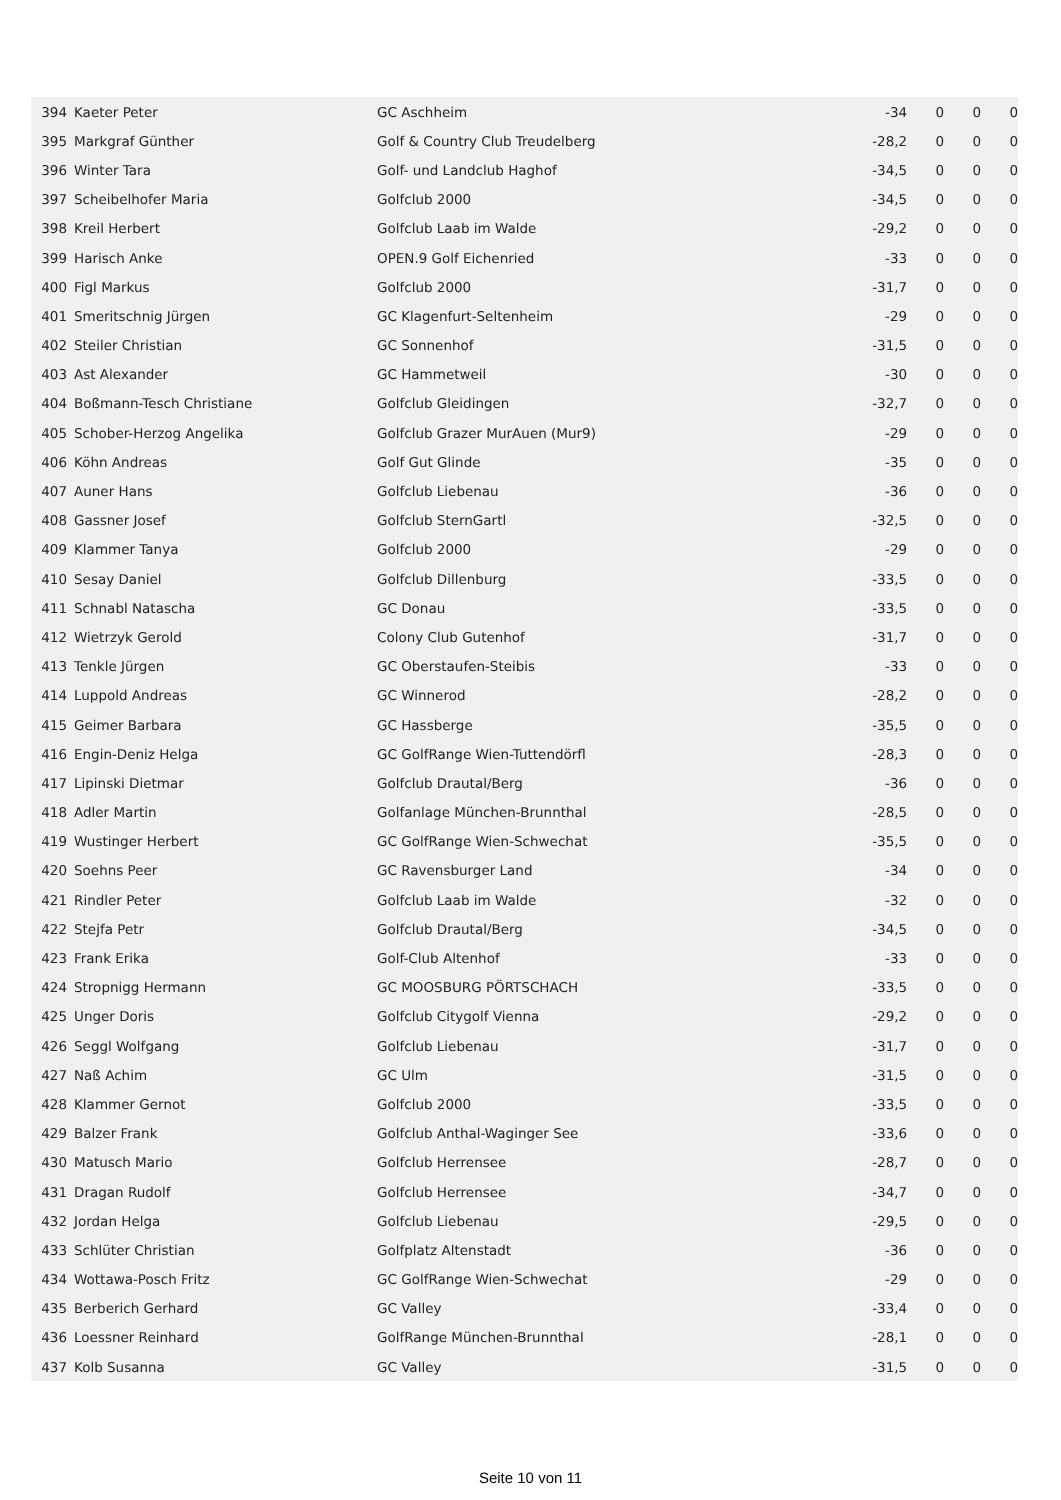| 394 | Kaeter Peter | GC Aschheim | -34 | 0 | 0 | 0 |
| 395 | Markgraf Günther | Golf & Country Club Treudelberg | -28,2 | 0 | 0 | 0 |
| 396 | Winter Tara | Golf- und Landclub Haghof | -34,5 | 0 | 0 | 0 |
| 397 | Scheibelhofer Maria | Golfclub 2000 | -34,5 | 0 | 0 | 0 |
| 398 | Kreil Herbert | Golfclub Laab im Walde | -29,2 | 0 | 0 | 0 |
| 399 | Harisch Anke | OPEN.9 Golf Eichenried | -33 | 0 | 0 | 0 |
| 400 | Figl Markus | Golfclub 2000 | -31,7 | 0 | 0 | 0 |
| 401 | Smeritschnig Jürgen | GC Klagenfurt-Seltenheim | -29 | 0 | 0 | 0 |
| 402 | Steiler Christian | GC Sonnenhof | -31,5 | 0 | 0 | 0 |
| 403 | Ast Alexander | GC Hammetweil | -30 | 0 | 0 | 0 |
| 404 | Boßmann-Tesch Christiane | Golfclub Gleidingen | -32,7 | 0 | 0 | 0 |
| 405 | Schober-Herzog Angelika | Golfclub Grazer MurAuen (Mur9) | -29 | 0 | 0 | 0 |
| 406 | Köhn Andreas | Golf Gut Glinde | -35 | 0 | 0 | 0 |
| 407 | Auner Hans | Golfclub Liebenau | -36 | 0 | 0 | 0 |
| 408 | Gassner Josef | Golfclub SternGartl | -32,5 | 0 | 0 | 0 |
| 409 | Klammer Tanya | Golfclub 2000 | -29 | 0 | 0 | 0 |
| 410 | Sesay Daniel | Golfclub Dillenburg | -33,5 | 0 | 0 | 0 |
| 411 | Schnabl Natascha | GC Donau | -33,5 | 0 | 0 | 0 |
| 412 | Wietrzyk Gerold | Colony Club Gutenhof | -31,7 | 0 | 0 | 0 |
| 413 | Tenkle Jürgen | GC Oberstaufen-Steibis | -33 | 0 | 0 | 0 |
| 414 | Luppold Andreas | GC Winnerod | -28,2 | 0 | 0 | 0 |
| 415 | Geimer Barbara | GC Hassberge | -35,5 | 0 | 0 | 0 |
| 416 | Engin-Deniz Helga | GC GolfRange Wien-Tuttendörfl | -28,3 | 0 | 0 | 0 |
| 417 | Lipinski Dietmar | Golfclub Drautal/Berg | -36 | 0 | 0 | 0 |
| 418 | Adler Martin | Golfanlage München-Brunnthal | -28,5 | 0 | 0 | 0 |
| 419 | Wustinger Herbert | GC GolfRange Wien-Schwechat | -35,5 | 0 | 0 | 0 |
| 420 | Soehns Peer | GC Ravensburger Land | -34 | 0 | 0 | 0 |
| 421 | Rindler Peter | Golfclub Laab im Walde | -32 | 0 | 0 | 0 |
| 422 | Stejfa Petr | Golfclub Drautal/Berg | -34,5 | 0 | 0 | 0 |
| 423 | Frank Erika | Golf-Club Altenhof | -33 | 0 | 0 | 0 |
| 424 | Stropnigg Hermann | GC MOOSBURG PÖRTSCHACH | -33,5 | 0 | 0 | 0 |
| 425 | Unger Doris | Golfclub Citygolf Vienna | -29,2 | 0 | 0 | 0 |
| 426 | Seggl Wolfgang | Golfclub Liebenau | -31,7 | 0 | 0 | 0 |
| 427 | Naß Achim | GC Ulm | -31,5 | 0 | 0 | 0 |
| 428 | Klammer Gernot | Golfclub 2000 | -33,5 | 0 | 0 | 0 |
| 429 | Balzer Frank | Golfclub Anthal-Waginger See | -33,6 | 0 | 0 | 0 |
| 430 | Matusch Mario | Golfclub Herrensee | -28,7 | 0 | 0 | 0 |
| 431 | Dragan Rudolf | Golfclub Herrensee | -34,7 | 0 | 0 | 0 |
| 432 | Jordan Helga | Golfclub Liebenau | -29,5 | 0 | 0 | 0 |
| 433 | Schlüter Christian | Golfplatz Altenstadt | -36 | 0 | 0 | 0 |
| 434 | Wottawa-Posch Fritz | GC GolfRange Wien-Schwechat | -29 | 0 | 0 | 0 |
| 435 | Berberich Gerhard | GC Valley | -33,4 | 0 | 0 | 0 |
| 436 | Loessner Reinhard | GolfRange München-Brunnthal | -28,1 | 0 | 0 | 0 |
| 437 | Kolb Susanna | GC Valley | -31,5 | 0 | 0 | 0 |
Seite 10 von 11